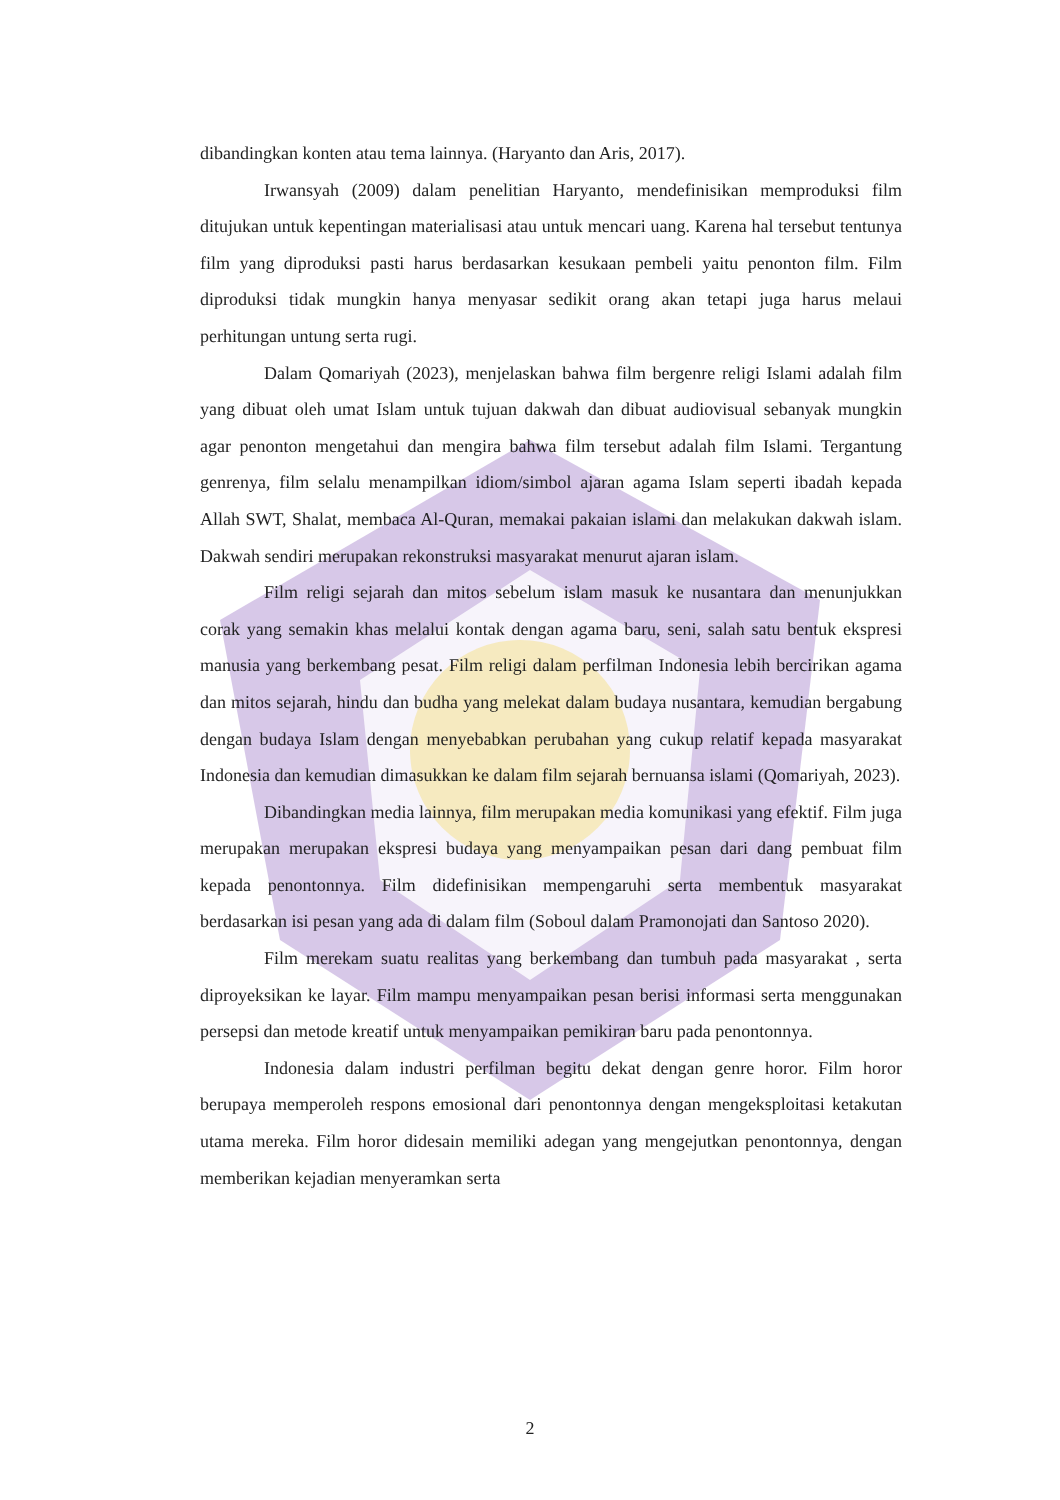dibandingkan konten atau tema lainnya. (Haryanto dan Aris, 2017).
Irwansyah (2009) dalam penelitian Haryanto, mendefinisikan memproduksi film ditujukan untuk kepentingan materialisasi atau untuk mencari uang. Karena hal tersebut tentunya film yang diproduksi pasti harus berdasarkan kesukaan pembeli yaitu penonton film. Film diproduksi tidak mungkin hanya menyasar sedikit orang akan tetapi juga harus melaui perhitungan untung serta rugi.
Dalam Qomariyah (2023), menjelaskan bahwa film bergenre religi Islami adalah film yang dibuat oleh umat Islam untuk tujuan dakwah dan dibuat audiovisual sebanyak mungkin agar penonton mengetahui dan mengira bahwa film tersebut adalah film Islami. Tergantung genrenya, film selalu menampilkan idiom/simbol ajaran agama Islam seperti ibadah kepada Allah SWT, Shalat, membaca Al-Quran, memakai pakaian islami dan melakukan dakwah islam. Dakwah sendiri merupakan rekonstruksi masyarakat menurut ajaran islam.
Film religi sejarah dan mitos sebelum islam masuk ke nusantara dan menunjukkan corak yang semakin khas melalui kontak dengan agama baru, seni, salah satu bentuk ekspresi manusia yang berkembang pesat. Film religi dalam perfilman Indonesia lebih bercirikan agama dan mitos sejarah, hindu dan budha yang melekat dalam budaya nusantara, kemudian bergabung dengan budaya Islam dengan menyebabkan perubahan yang cukup relatif kepada masyarakat Indonesia dan kemudian dimasukkan ke dalam film sejarah bernuansa islami (Qomariyah, 2023).
Dibandingkan media lainnya, film merupakan media komunikasi yang efektif. Film juga merupakan merupakan ekspresi budaya yang menyampaikan pesan dari dang pembuat film kepada penontonnya. Film didefinisikan mempengaruhi serta membentuk masyarakat berdasarkan isi pesan yang ada di dalam film (Soboul dalam Pramonojati dan Santoso 2020).
Film merekam suatu realitas yang berkembang dan tumbuh pada masyarakat , serta diproyeksikan ke layar. Film mampu menyampaikan pesan berisi informasi serta menggunakan persepsi dan metode kreatif untuk menyampaikan pemikiran baru pada penontonnya.
Indonesia dalam industri perfilman begitu dekat dengan genre horor. Film horor berupaya memperoleh respons emosional dari penontonnya dengan mengeksploitasi ketakutan utama mereka. Film horor didesain memiliki adegan yang mengejutkan penontonnya, dengan memberikan kejadian menyeramkan serta
2